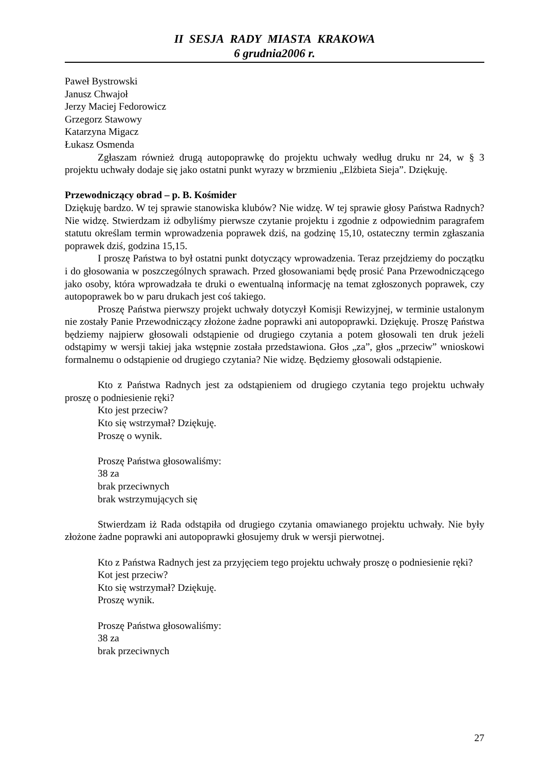II SESJA RADY MIASTA KRAKOWA
6 grudnia2006 r.
Paweł Bystrowski
Janusz Chwajoł
Jerzy Maciej Fedorowicz
Grzegorz Stawowy
Katarzyna Migacz
Łukasz Osmenda
Zgłaszam również drugą autopoprawkę do projektu uchwały według druku nr 24, w § 3 projektu uchwały dodaje się jako ostatni punkt wyrazy w brzmieniu „Elżbieta Sieja”. Dziękuję.
Przewodniczący obrad – p. B. Kośmider
Dziękuję bardzo. W tej sprawie stanowiska klubów? Nie widzę. W tej sprawie głosy Państwa Radnych? Nie widzę. Stwierdzam iż odbyliśmy pierwsze czytanie projektu i zgodnie z odpowiednim paragrafem statutu określam termin wprowadzenia poprawek dziś, na godzinę 15,10, ostateczny termin zgłaszania poprawek dziś, godzina 15,15.
I proszę Państwa to był ostatni punkt dotyczący wprowadzenia. Teraz przejdziemy do początku i do głosowania w poszczególnych sprawach. Przed głosowaniami będę prosić Pana Przewodniczącego jako osoby, która wprowadzała te druki o ewentualną informację na temat zgłoszonych poprawek, czy autopoprawek bo w paru drukach jest coś takiego.
Proszę Państwa pierwszy projekt uchwały dotyczył Komisji Rewizyjnej, w terminie ustalonym nie zostały Panie Przewodniczący złożone żadne poprawki ani autopoprawki. Dziękuję. Proszę Państwa będziemy najpierw głosowali odstąpienie od drugiego czytania a potem głosowali ten druk jeżeli odstąpimy w wersji takiej jaka wstępnie została przedstawiona. Głos „za”, głos „przeciw” wnioskowi formalnemu o odstąpienie od drugiego czytania? Nie widzę. Będziemy głosowali odstąpienie.
Kto z Państwa Radnych jest za odstąpieniem od drugiego czytania tego projektu uchwały proszę o podniesienie ręki?
Kto jest przeciw?
Kto się wstrzymał? Dziękuję.
Proszę o wynik.
Proszę Państwa głosowaliśmy:
38 za
brak przeciwnych
brak wstrzymujących się
Stwierdzam iż Rada odstąpiła od drugiego czytania omawianego projektu uchwały. Nie były złożone żadne poprawki ani autopoprawki głosujemy druk w wersji pierwotnej.
Kto z Państwa Radnych jest za przyjęciem tego projektu uchwały proszę o podniesienie ręki?
Kot jest przeciw?
Kto się wstrzymał? Dziękuję.
Proszę wynik.
Proszę Państwa głosowaliśmy:
38 za
brak przeciwnych
27